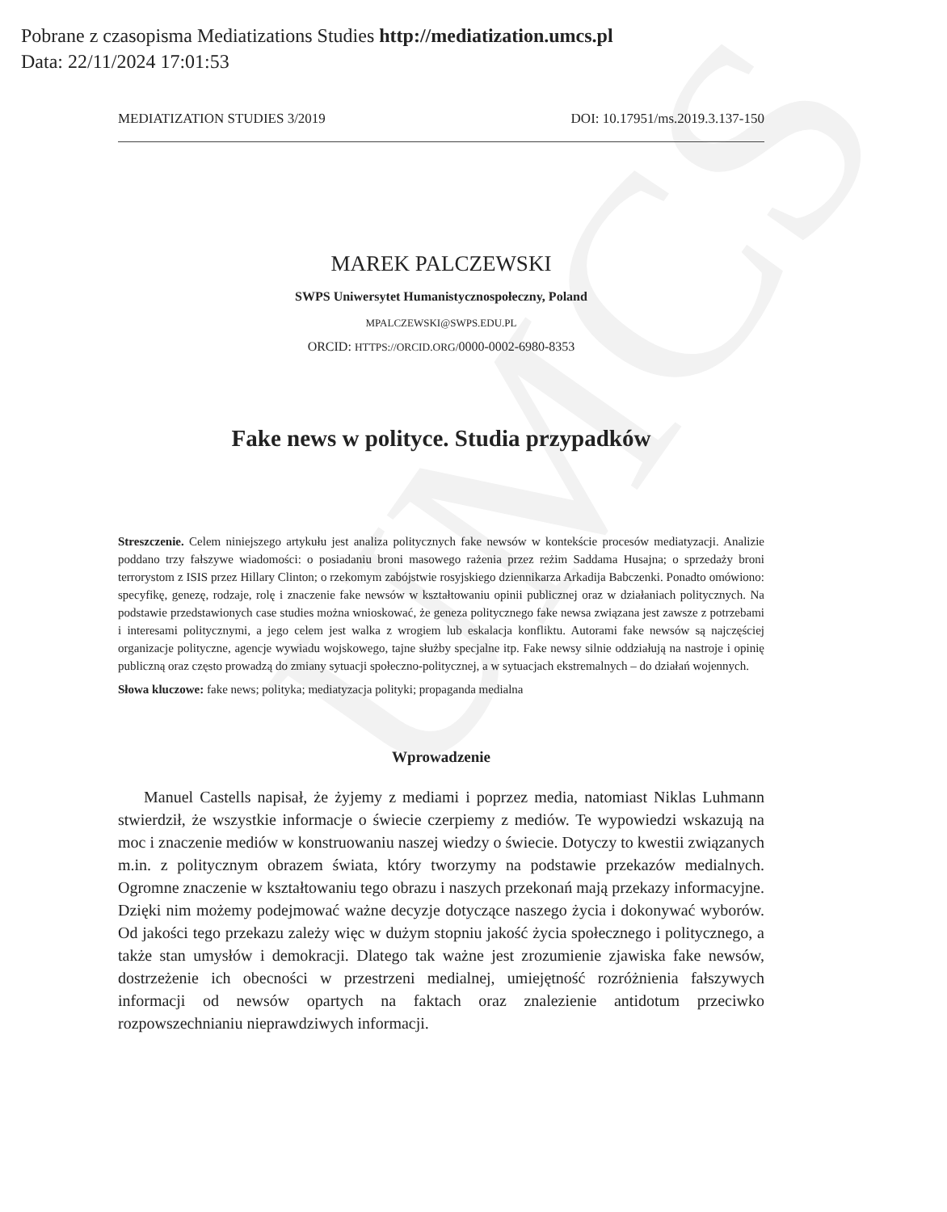UMCS
Pobrane z czasopisma Mediatizations Studies http://mediatization.umcs.pl
Data: 22/11/2024 17:01:53
MEDIATIZATION STUDIES 3/2019 DOI: 10.17951/ms.2019.3.137-150
MAREK PALCZEWSKI
SWPS Uniwersytet Humanistycznospołeczny, Poland
MPALCZEWSKI@SWPS.EDU.PL
ORCID: HTTPS://ORCID.ORG/0000-0002-6980-8353
Fake news w polityce. Studia przypadków
Streszczenie. Celem niniejszego artykułu jest analiza politycznych fake newsów w kontekście procesów mediatyzacji. Analizie poddano trzy fałszywe wiadomości: o posiadaniu broni masowego rażenia przez reżim Saddama Husajna; o sprzedaży broni terrorystom z ISIS przez Hillary Clinton; o rzekomym zabójstwie rosyjskiego dziennikarza Arkadija Babczenki. Ponadto omówiono: specyfikę, genezę, rodzaje, rolę i znaczenie fake newsów w kształtowaniu opinii publicznej oraz w działaniach politycznych. Na podstawie przedstawionych case studies można wnioskować, że geneza politycznego fake newsa związana jest zawsze z potrzebami i interesami politycznymi, a jego celem jest walka z wrogiem lub eskalacja konfliktu. Autorami fake newsów są najczęściej organizacje polityczne, agencje wywiadu wojskowego, tajne służby specjalne itp. Fake newsy silnie oddziałują na nastroje i opinię publiczną oraz często prowadzą do zmiany sytuacji społeczno-politycznej, a w sytuacjach ekstremalnych – do działań wojennych.
Słowa kluczowe: fake news; polityka; mediatyzacja polityki; propaganda medialna
Wprowadzenie
Manuel Castells napisał, że żyjemy z mediami i poprzez media, natomiast Niklas Luhmann stwierdził, że wszystkie informacje o świecie czerpiemy z mediów. Te wypowiedzi wskazują na moc i znaczenie mediów w konstruowaniu naszej wiedzy o świecie. Dotyczy to kwestii związanych m.in. z politycznym obrazem świata, który tworzymy na podstawie przekazów medialnych. Ogromne znaczenie w kształtowaniu tego obrazu i naszych przekonań mają przekazy informacyjne. Dzięki nim możemy podejmować ważne decyzje dotyczące naszego życia i dokonywać wyborów. Od jakości tego przekazu zależy więc w dużym stopniu jakość życia społecznego i politycznego, a także stan umysłów i demokracji. Dlatego tak ważne jest zrozumienie zjawiska fake newsów, dostrzeżenie ich obecności w przestrzeni medialnej, umiejętność rozróżnienia fałszywych informacji od newsów opartych na faktach oraz znalezienie antidotum przeciwko rozpowszechnianiu nieprawdziwych informacji.